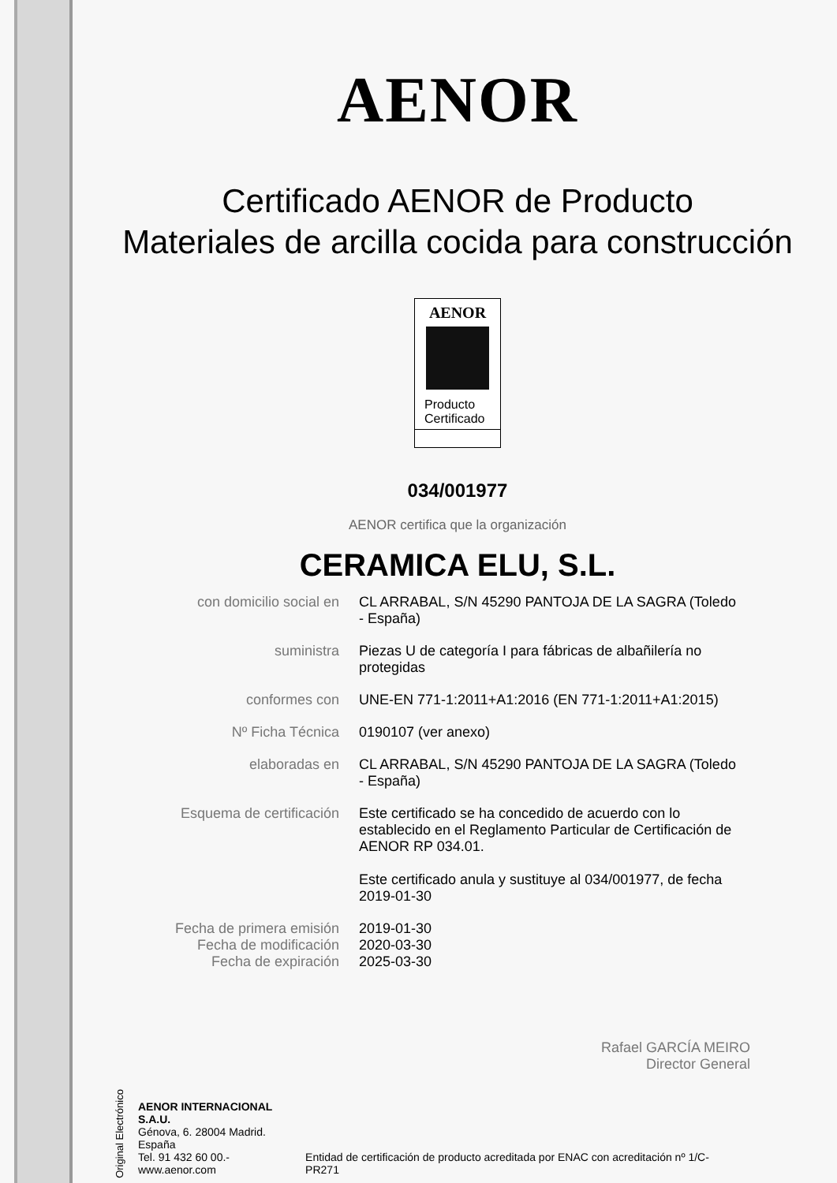AENOR
Certificado AENOR de Producto
Materiales de arcilla cocida para construcción
AENOR
Producto
Certificado
034/001977
AENOR certifica que la organización
CERAMICA ELU, S.L.
con domicilio social en CL ARRABAL, S/N 45290 PANTOJA DE LA SAGRA (Toledo - España)
suministra Piezas U de categoría I para fábricas de albañilería no protegidas
conformes con UNE-EN 771-1:2011+A1:2016 (EN 771-1:2011+A1:2015)
Nº Ficha Técnica 0190107 (ver anexo)
elaboradas en CL ARRABAL, S/N 45290 PANTOJA DE LA SAGRA (Toledo - España)
Esquema de certificación Este certificado se ha concedido de acuerdo con lo establecido en el Reglamento Particular de Certificación de AENOR RP 034.01.
Este certificado anula y sustituye al 034/001977, de fecha 2019-01-30
Fecha de primera emisión
Fecha de modificación
Fecha de expiración
2019-01-30
2020-03-30
2025-03-30
Rafael GARCÍA MEIRO
Director General
Original Electrónico
AENOR INTERNACIONAL S.A.U.
Génova, 6. 28004 Madrid. España
Tel. 91 432 60 00.- www.aenor.com
Entidad de certificación de producto acreditada por ENAC con acreditación nº 1/C-PR271